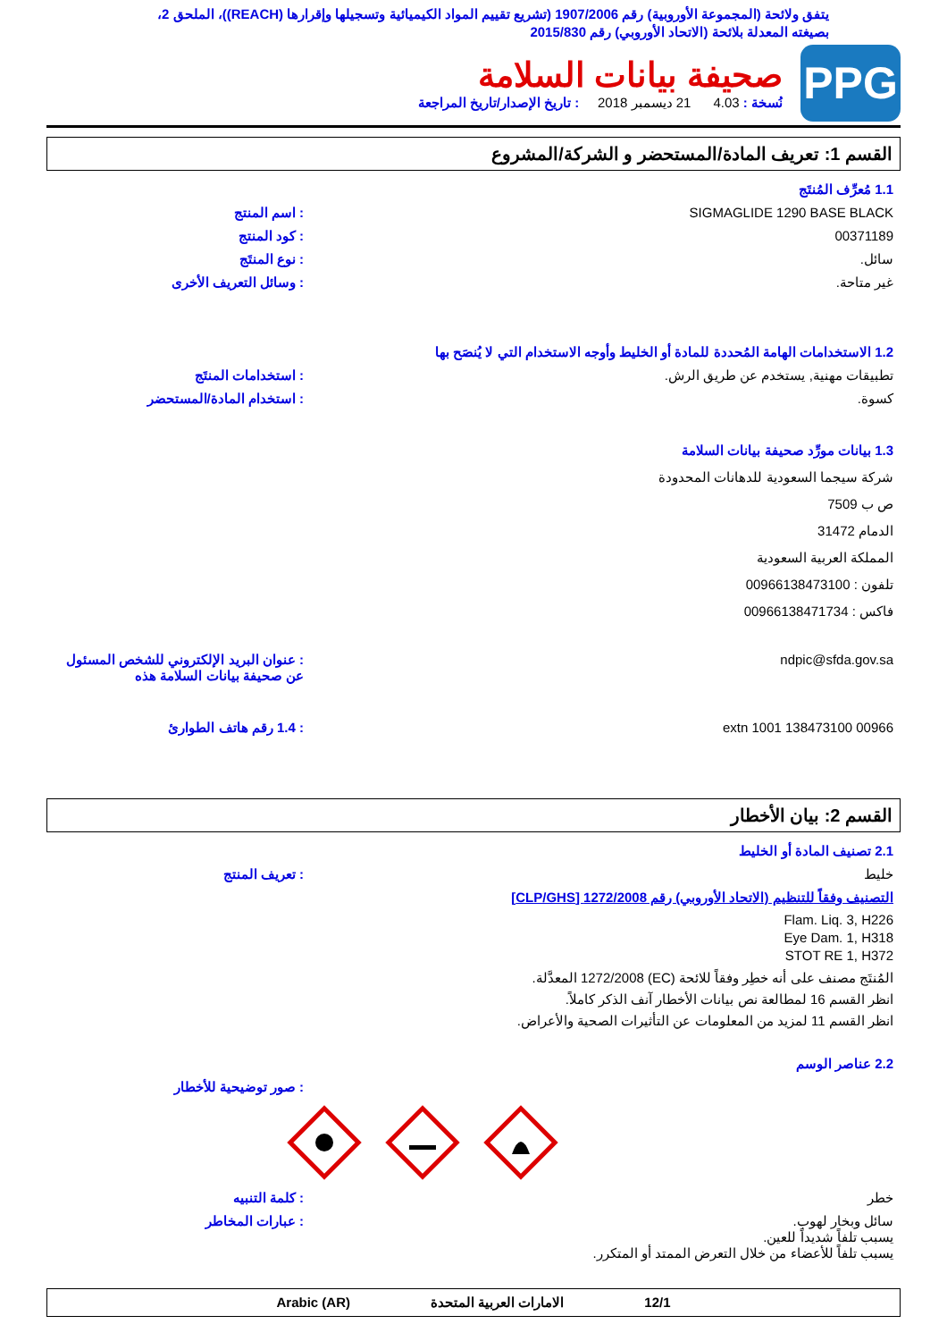يتفق ولائحة (المجموعة الأوروبية) رقم 1907/2006 (تشريع تقييم المواد الكيميائية وتسجيلها وإقرارها (REACH))، الملحق 2، بصيغته المعدلة بلائحة (الاتحاد الأوروبي) رقم 2015/830
PPG
صحيفة بيانات السلامة
نُسخة : 4.03 21 ديسمبر 2018 : تاريخ الإصدار/تاريخ المراجعة
القسم 1: تعريف المادة/المستحضر و الشركة/المشروع
1.1 مُعرِّف المُنتَج
SIGMAGLIDE 1290 BASE BLACK : اسم المنتج
00371189 : كود المنتج
سائل. : نوع المنتَج
غير متاحة. : وسائل التعريف الأخرى
1.2 الاستخدامات الهامة المُحددة للمادة أو الخليط وأوجه الاستخدام التي لا يُنصَح بها
تطبيقات مهنية, يستخدم عن طريق الرش.
: استخدامات المنتَج
كسوة. : استخدام المادة/المستحضر
1.3 بيانات مورِّد صحيفة بيانات السلامة
شركة سيجما السعودية للدهانات المحدودة
ص ب 7509
الدمام 31472
المملكة العربية السعودية
تلفون : 00966138473100
فاكس : 00966138471734
ndpic@sfda.gov.sa : عنوان البريد الإلكتروني للشخص المسئول عن صحيفة بيانات السلامة هذه
00966 138473100 extn 1001 : 1.4 رقم هاتف الطوارئ
القسم 2: بيان الأخطار
2.1 تصنيف المادة أو الخليط
خليط : تعريف المنتج
التصنيف وفقاً للتنظيم (الاتحاد الأوروبي) رقم 1272/2008 [CLP/GHS]
Flam. Liq. 3, H226
Eye Dam. 1, H318
STOT RE 1, H372
المُنتَج مصنف على أنه خطِر وفقاً للائحة (EC) 1272/2008 المعدَّلة.
انظر القسم 16 لمطالعة نص بيانات الأخطار آنف الذكر كاملاً.
انظر القسم 11 لمزيد من المعلومات عن التأثيرات الصحية والأعراض.
2.2 عناصر الوسم
: صور توضيحية للأخطار
خطر : كلمة التنبيه
سائل وبخار لهوب.
يسبب تلفاً شديداً للعين.
يسبب تلفاً للأعضاء من خلال التعرض الممتد أو المتكرر.
: عبارات المخاطر
12/1 الامارات العربية المتحدة Arabic (AR)